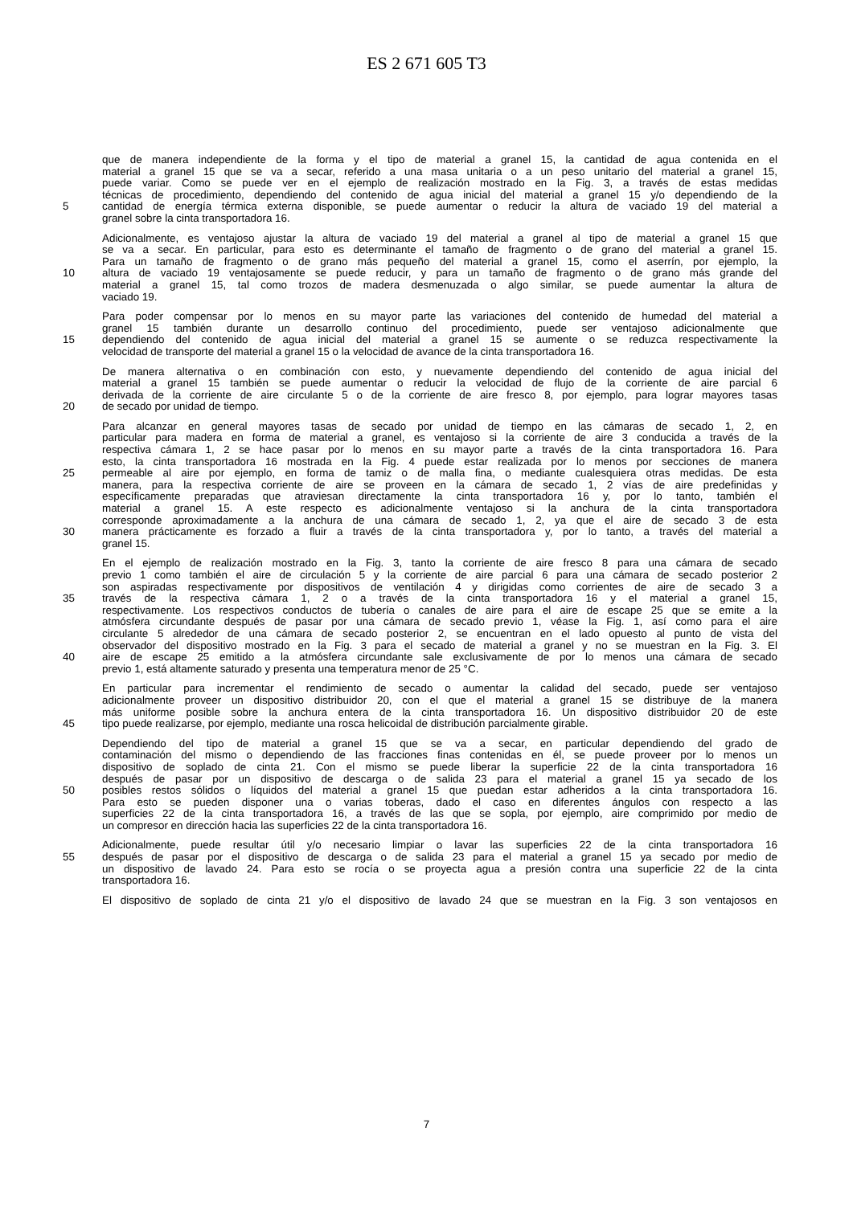ES 2 671 605 T3
que de manera independiente de la forma y el tipo de material a granel 15, la cantidad de agua contenida en el
material a granel 15 que se va a secar, referido a una masa unitaria o a un peso unitario del material a granel 15,
puede variar. Como se puede ver en el ejemplo de realización mostrado en la Fig. 3, a través de estas medidas
técnicas de procedimiento, dependiendo del contenido de agua inicial del material a granel 15 y/o dependiendo de la
5 cantidad de energía térmica externa disponible, se puede aumentar o reducir la altura de vaciado 19 del material a
granel sobre la cinta transportadora 16.
Adicionalmente, es ventajoso ajustar la altura de vaciado 19 del material a granel al tipo de material a granel 15 que
se va a secar. En particular, para esto es determinante el tamaño de fragmento o de grano del material a granel 15.
Para un tamaño de fragmento o de grano más pequeño del material a granel 15, como el aserrín, por ejemplo, la
10 altura de vaciado 19 ventajosamente se puede reducir, y para un tamaño de fragmento o de grano más grande del
material a granel 15, tal como trozos de madera desmenuzada o algo similar, se puede aumentar la altura de
vaciado 19.
Para poder compensar por lo menos en su mayor parte las variaciones del contenido de humedad del material a
granel 15 también durante un desarrollo continuo del procedimiento, puede ser ventajoso adicionalmente que
15 dependiendo del contenido de agua inicial del material a granel 15 se aumente o se reduzca respectivamente la
velocidad de transporte del material a granel 15 o la velocidad de avance de la cinta transportadora 16.
De manera alternativa o en combinación con esto, y nuevamente dependiendo del contenido de agua inicial del
material a granel 15 también se puede aumentar o reducir la velocidad de flujo de la corriente de aire parcial 6
derivada de la corriente de aire circulante 5 o de la corriente de aire fresco 8, por ejemplo, para lograr mayores tasas
20 de secado por unidad de tiempo.
Para alcanzar en general mayores tasas de secado por unidad de tiempo en las cámaras de secado 1, 2, en
particular para madera en forma de material a granel, es ventajoso si la corriente de aire 3 conducida a través de la
respectiva cámara 1, 2 se hace pasar por lo menos en su mayor parte a través de la cinta transportadora 16. Para
esto, la cinta transportadora 16 mostrada en la Fig. 4 puede estar realizada por lo menos por secciones de manera
25 permeable al aire por ejemplo, en forma de tamiz o de malla fina, o mediante cualesquiera otras medidas. De esta
manera, para la respectiva corriente de aire se proveen en la cámara de secado 1, 2 vías de aire predefinidas y
específicamente preparadas que atraviesan directamente la cinta transportadora 16 y, por lo tanto, también el
material a granel 15. A este respecto es adicionalmente ventajoso si la anchura de la cinta transportadora
corresponde aproximadamente a la anchura de una cámara de secado 1, 2, ya que el aire de secado 3 de esta
30 manera prácticamente es forzado a fluir a través de la cinta transportadora y, por lo tanto, a través del material a
granel 15.
En el ejemplo de realización mostrado en la Fig. 3, tanto la corriente de aire fresco 8 para una cámara de secado
previo 1 como también el aire de circulación 5 y la corriente de aire parcial 6 para una cámara de secado posterior 2
son aspiradas respectivamente por dispositivos de ventilación 4 y dirigidas como corrientes de aire de secado 3 a
35 través de la respectiva cámara 1, 2 o a través de la cinta transportadora 16 y el material a granel 15,
respectivamente. Los respectivos conductos de tubería o canales de aire para el aire de escape 25 que se emite a la
atmósfera circundante después de pasar por una cámara de secado previo 1, véase la Fig. 1, así como para el aire
circulante 5 alrededor de una cámara de secado posterior 2, se encuentran en el lado opuesto al punto de vista del
observador del dispositivo mostrado en la Fig. 3 para el secado de material a granel y no se muestran en la Fig. 3. El
40 aire de escape 25 emitido a la atmósfera circundante sale exclusivamente de por lo menos una cámara de secado
previo 1, está altamente saturado y presenta una temperatura menor de 25 °C.
En particular para incrementar el rendimiento de secado o aumentar la calidad del secado, puede ser ventajoso
adicionalmente proveer un dispositivo distribuidor 20, con el que el material a granel 15 se distribuye de la manera
más uniforme posible sobre la anchura entera de la cinta transportadora 16. Un dispositivo distribuidor 20 de este
45 tipo puede realizarse, por ejemplo, mediante una rosca helicoidal de distribución parcialmente girable.
Dependiendo del tipo de material a granel 15 que se va a secar, en particular dependiendo del grado de
contaminación del mismo o dependiendo de las fracciones finas contenidas en él, se puede proveer por lo menos un
dispositivo de soplado de cinta 21. Con el mismo se puede liberar la superficie 22 de la cinta transportadora 16
después de pasar por un dispositivo de descarga o de salida 23 para el material a granel 15 ya secado de los
50 posibles restos sólidos o líquidos del material a granel 15 que puedan estar adheridos a la cinta transportadora 16.
Para esto se pueden disponer una o varias toberas, dado el caso en diferentes ángulos con respecto a las
superficies 22 de la cinta transportadora 16, a través de las que se sopla, por ejemplo, aire comprimido por medio de
un compresor en dirección hacia las superficies 22 de la cinta transportadora 16.
Adicionalmente, puede resultar útil y/o necesario limpiar o lavar las superficies 22 de la cinta transportadora 16
55 después de pasar por el dispositivo de descarga o de salida 23 para el material a granel 15 ya secado por medio de
un dispositivo de lavado 24. Para esto se rocía o se proyecta agua a presión contra una superficie 22 de la cinta
transportadora 16.
El dispositivo de soplado de cinta 21 y/o el dispositivo de lavado 24 que se muestran en la Fig. 3 son ventajosos en
7